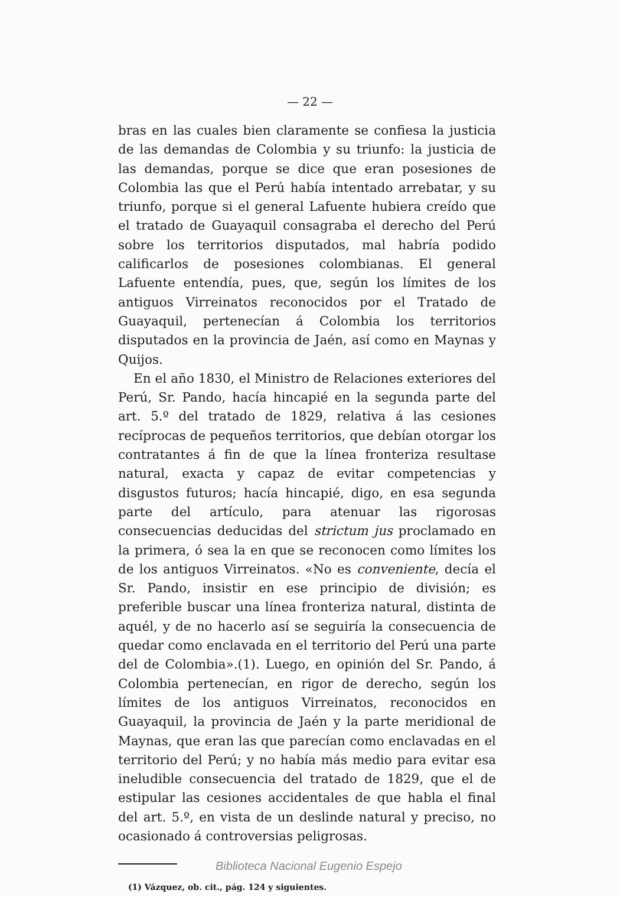— 22 —
bras en las cuales bien claramente se confiesa la justicia de las demandas de Colombia y su triunfo: la justicia de las demandas, porque se dice que eran posesiones de Colombia las que el Perú había intentado arrebatar, y su triunfo, porque si el general Lafuente hubiera creído que el tratado de Guayaquil consagraba el derecho del Perú sobre los territorios disputados, mal habría podido calificarlos de posesiones colombianas. El general Lafuente entendía, pues, que, según los límites de los antiguos Virreinatos reconocidos por el Tratado de Guayaquil, pertenecían á Colombia los territorios disputados en la provincia de Jaén, así como en Maynas y Quijos.
En el año 1830, el Ministro de Relaciones exteriores del Perú, Sr. Pando, hacía hincapié en la segunda parte del art. 5.º del tratado de 1829, relativa á las cesiones recíprocas de pequeños territorios, que debían otorgar los contratantes á fin de que la línea fronteriza resultase natural, exacta y capaz de evitar competencias y disgustos futuros; hacía hincapié, digo, en esa segunda parte del artículo, para atenuar las rigorosas consecuencias deducidas del strictum jus proclamado en la primera, ó sea la en que se reconocen como límites los de los antiguos Virreinatos. «No es conveniente, decía el Sr. Pando, insistir en ese principio de división; es preferible buscar una línea fronteriza natural, distinta de aquél, y de no hacerlo así se seguiría la consecuencia de quedar como enclavada en el territorio del Perú una parte del de Colombia».(1). Luego, en opinión del Sr. Pando, á Colombia pertenecían, en rigor de derecho, según los límites de los antiguos Virreinatos, reconocidos en Guayaquil, la provincia de Jaén y la parte meridional de Maynas, que eran las que parecían como enclavadas en el territorio del Perú; y no había más medio para evitar esa ineludible consecuencia del tratado de 1829, que el de estipular las cesiones accidentales de que habla el final del art. 5.º, en vista de un deslinde natural y preciso, no ocasionado á controversias peligrosas.
(1) Vázquez, ob. cit., pág. 124 y siguientes.
Biblioteca Nacional Eugenio Espejo